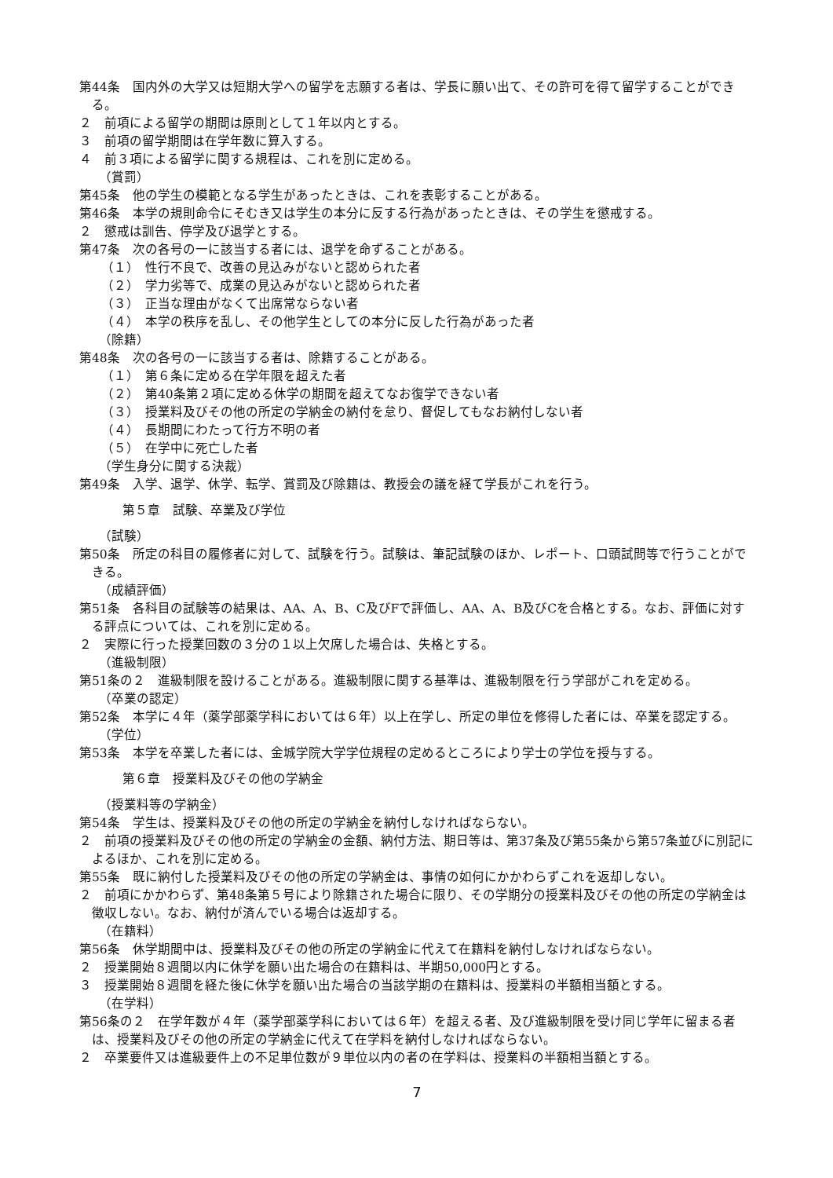第44条　国内外の大学又は短期大学への留学を志願する者は、学長に願い出て、その許可を得て留学することができる。
２　前項による留学の期間は原則として１年以内とする。
３　前項の留学期間は在学年数に算入する。
４　前３項による留学に関する規程は、これを別に定める。
（賞罰）
第45条　他の学生の模範となる学生があったときは、これを表彰することがある。
第46条　本学の規則命令にそむき又は学生の本分に反する行為があったときは、その学生を懲戒する。
２　懲戒は訓告、停学及び退学とする。
第47条　次の各号の一に該当する者には、退学を命ずることがある。
（１）　性行不良で、改善の見込みがないと認められた者
（２）　学力劣等で、成業の見込みがないと認められた者
（３）　正当な理由がなくて出席常ならない者
（４）　本学の秩序を乱し、その他学生としての本分に反した行為があった者
（除籍）
第48条　次の各号の一に該当する者は、除籍することがある。
（１）　第６条に定める在学年限を超えた者
（２）　第40条第２項に定める休学の期間を超えてなお復学できない者
（３）　授業料及びその他の所定の学納金の納付を怠り、督促してもなお納付しない者
（４）　長期間にわたって行方不明の者
（５）　在学中に死亡した者
（学生身分に関する決裁）
第49条　入学、退学、休学、転学、賞罰及び除籍は、教授会の議を経て学長がこれを行う。
第５章　試験、卒業及び学位
（試験）
第50条　所定の科目の履修者に対して、試験を行う。試験は、筆記試験のほか、レポート、口頭試問等で行うことができる。
（成績評価）
第51条　各科目の試験等の結果は、AA、A、B、C及びFで評価し、AA、A、B及びCを合格とする。なお、評価に対する評点については、これを別に定める。
２　実際に行った授業回数の３分の１以上欠席した場合は、失格とする。
（進級制限）
第51条の２　進級制限を設けることがある。進級制限に関する基準は、進級制限を行う学部がこれを定める。
（卒業の認定）
第52条　本学に４年（薬学部薬学科においては６年）以上在学し、所定の単位を修得した者には、卒業を認定する。
（学位）
第53条　本学を卒業した者には、金城学院大学学位規程の定めるところにより学士の学位を授与する。
第６章　授業料及びその他の学納金
（授業料等の学納金）
第54条　学生は、授業料及びその他の所定の学納金を納付しなければならない。
２　前項の授業料及びその他の所定の学納金の金額、納付方法、期日等は、第37条及び第55条から第57条並びに別記によるほか、これを別に定める。
第55条　既に納付した授業料及びその他の所定の学納金は、事情の如何にかかわらずこれを返却しない。
２　前項にかかわらず、第48条第５号により除籍された場合に限り、その学期分の授業料及びその他の所定の学納金は徴収しない。なお、納付が済んでいる場合は返却する。
（在籍料）
第56条　休学期間中は、授業料及びその他の所定の学納金に代えて在籍料を納付しなければならない。
２　授業開始８週間以内に休学を願い出た場合の在籍料は、半期50,000円とする。
３　授業開始８週間を経た後に休学を願い出た場合の当該学期の在籍料は、授業料の半額相当額とする。
（在学料）
第56条の２　在学年数が４年（薬学部薬学科においては６年）を超える者、及び進級制限を受け同じ学年に留まる者は、授業料及びその他の所定の学納金に代えて在学料を納付しなければならない。
２　卒業要件又は進級要件上の不足単位数が９単位以内の者の在学料は、授業料の半額相当額とする。
7